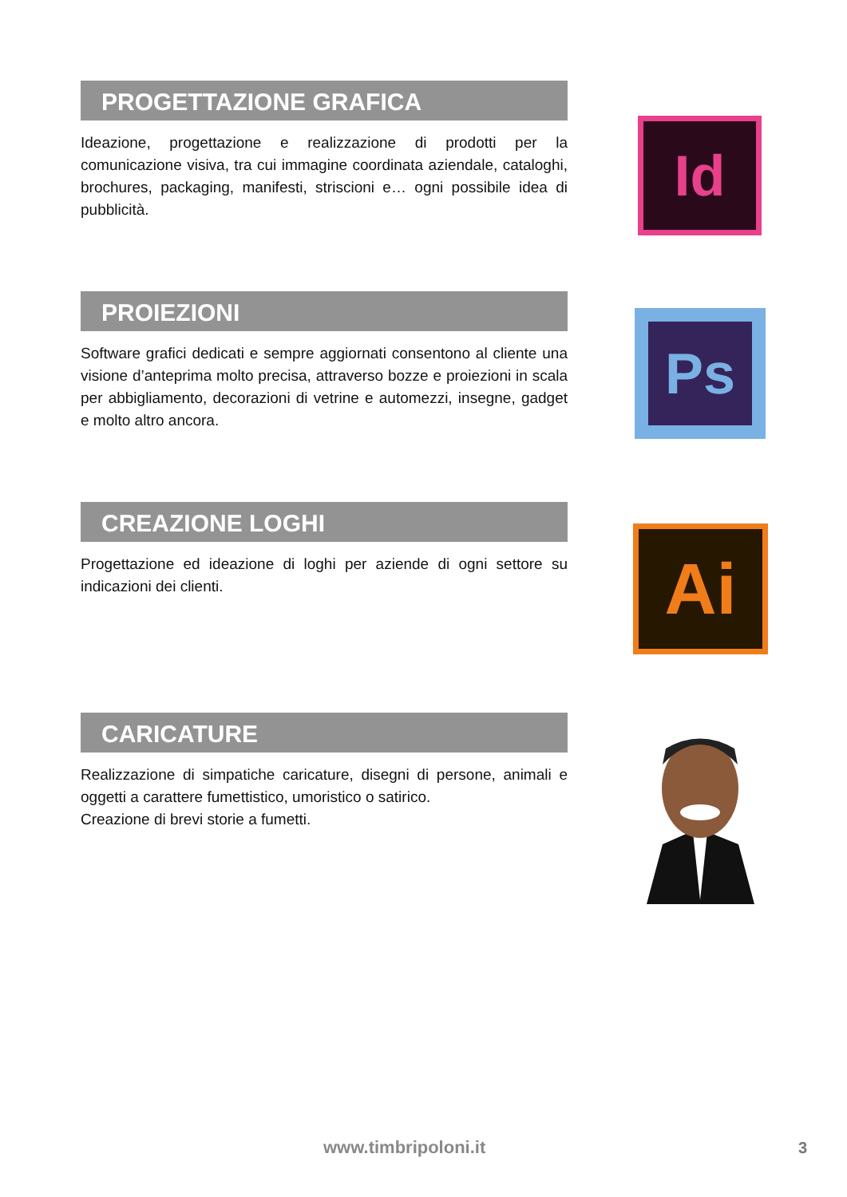PROGETTAZIONE GRAFICA
Ideazione, progettazione e realizzazione di prodotti per la comunicazione visiva, tra cui immagine coordinata aziendale, cataloghi, brochures, packaging, manifesti, striscioni e… ogni possibile idea di pubblicità.
Id
PROIEZIONI
Software grafici dedicati e sempre aggiornati consentono al cliente una visione d’anteprima molto precisa, attraverso bozze e proiezioni in scala per abbigliamento, decorazioni di vetrine e automezzi, insegne, gadget e molto altro ancora.
Ps
CREAZIONE LOGHI
Progettazione ed ideazione di loghi per aziende di ogni settore su indicazioni dei clienti.
Ai
CARICATURE
Realizzazione di simpatiche caricature, disegni di persone, animali e oggetti a carattere fumettistico, umoristico o satirico.
Creazione di brevi storie a fumetti.
www.timbripoloni.it 3